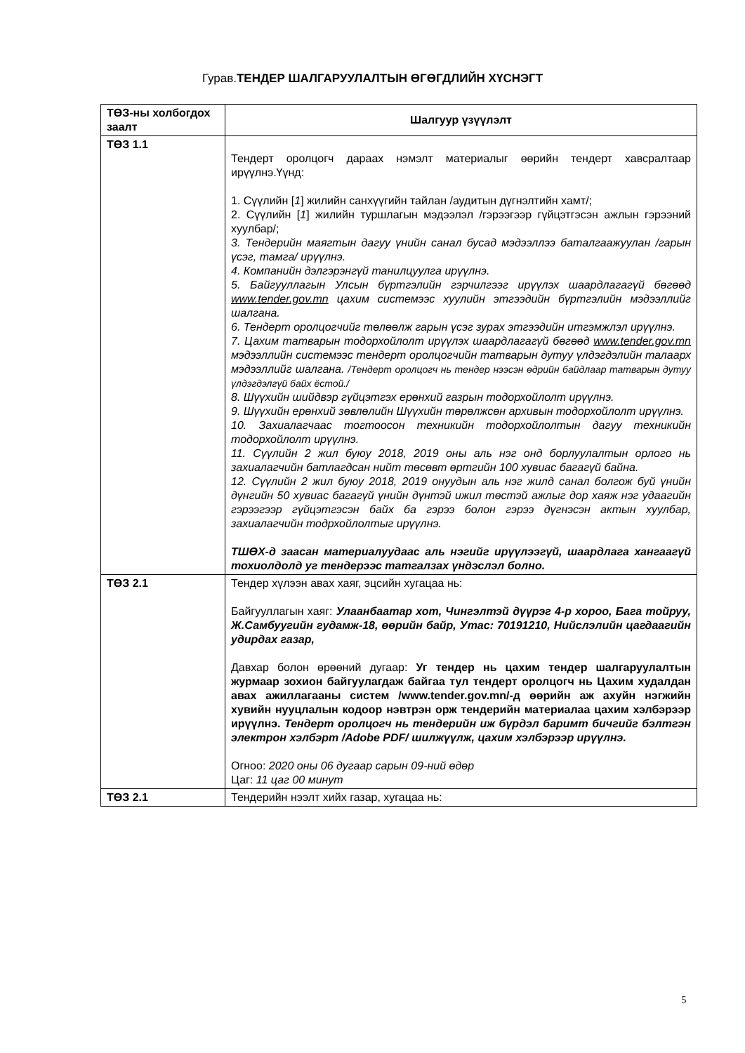Гурав.ТЕНДЕР ШАЛГАРУУЛАЛТЫН ӨГӨГДЛИЙН ХҮСНЭГТ
| ТӨЗ-ны холбогдох заалт | Шалгуур үзүүлэлт |
| --- | --- |
| ТӨЗ 1.1 | Тендерт оролцогч дараах нэмэлт материалыг өөрийн тендерт хавсралтаар ирүүлнэ.Үүнд: 1. Сүүлийн [ 1 ] жилийн санхүүгийн тайлан /аудитын дүгнэлтийн хамт/; 2. Сүүлийн [ 1 ] жилийн туршлагын мэдээлэл /гэрээгээр гүйцэтгэсэн ажлын гэрээний хуулбар/; 3. Тендерийн маягтын дагуу үнийн санал бусад мэдээллээ баталгаажуулан /гарын үсэг, тамга/ ирүүлнэ. 4. Компанийн дэлгэрэнгүй танилцуулга ирүүлнэ. 5. Байгууллагын Улсын бүртгэлийн гэрчилгээг ирүүлэх шаардлагагүй бөгөөд www.tender.gov.mn цахим системээс хуулийн этгээдийн бүртгэлийн мэдээллийг шалгана. 6. Тендерт оролцогчийг төлөөлж гарын үсэг зурах этгээдийн итгэмжлэл ирүүлнэ. 7. Цахим татварын тодорхойлолт ирүүлэх шаардлагагүй бөгөөд www.tender.gov.mn мэдээллийн системээс тендерт оролцогчийн татварын дутуу үлдэгдэлийн талаарх мэдээллийг шалгана. /Тендерт оролцогч нь тендер нээсэн өдрийн байдлаар татварын дутуу үлдэгдэлгүй байх ёстой./ 8. Шүүхийн шийдвэр гүйцэтгэх ерөнхий газрын тодорхойлолт ирүүлнэ. 9. Шүүхийн ерөнхий зөвлөлийн Шүүхийн төрөлжсөн архивын тодорхойлолт ирүүлнэ. 10. Захиалагчаас тогтоосон техникийн тодорхойлолтын дагуу техникийн тодорхойлолт ирүүлнэ. 11. Сүүлийн 2 жил буюу 2018, 2019 оны аль нэг онд борлуулалтын орлого нь захиалагчийн батлагдсан нийт төсөвт өртгийн 100 хувиас багагүй байна. 12. Сүүлийн 2 жил буюу 2018, 2019 онуудын аль нэг жилд санал болгож буй үнийн дүнгийн 50 хувиас багагүй үнийн дүнтэй ижил төстэй ажлыг дор хаяж нэг удаагийн гэрээгээр гүйцэтгэсэн байх ба гэрээ болон гэрээ дүгнэсэн актын хуулбар, захиалагчийн тодрхойлолтыг ирүүлнэ. ТШӨХ-д заасан материалуудаас аль нэгийг ирүүлээгүй, шаардлага хангаагүй тохиолдолд уг тендерээс татгалзах үндэслэл болно. |
| ТӨЗ 2.1 | Тендер хүлээн авах хаяг, эцсийн хугацаа нь: Байгууллагын хаяг: Улаанбаатар хот, Чингэлтэй дүүрэг 4-р хороо, Бага тойруу, Ж.Самбуугийн гудамж-18, өөрийн байр, Утас: 70191210, Нийслэлийн цагдаагийн удирдах газар, Давхар болон өрөөний дугаар: Уг тендер нь цахим тендер шалгаруулалтын журмаар зохион байгуулагдаж байгаа тул тендерт оролцогч нь Цахим худалдан авах ажиллагааны систем /www.tender.gov.mn/-д өөрийн аж ахуйн нэгжийн хувийн нууцлалын кодоор нэвтрэн орж тендерийн материалаа цахим хэлбэрээр ирүүлнэ. Тендерт оролцогч нь тендерийн иж бүрдэл баримт бичгийг бэлтгэн электрон хэлбэрт /Adobe PDF/ шилжүүлж, цахим хэлбэрээр ирүүлнэ. Огноо: 2020 оны 06 дугаар сарын 09-ний өдөр Цаг: 11 цаг 00 минут |
| ТӨЗ 2.1 | Тендерийн нээлт хийх газар, хугацаа нь: |
5